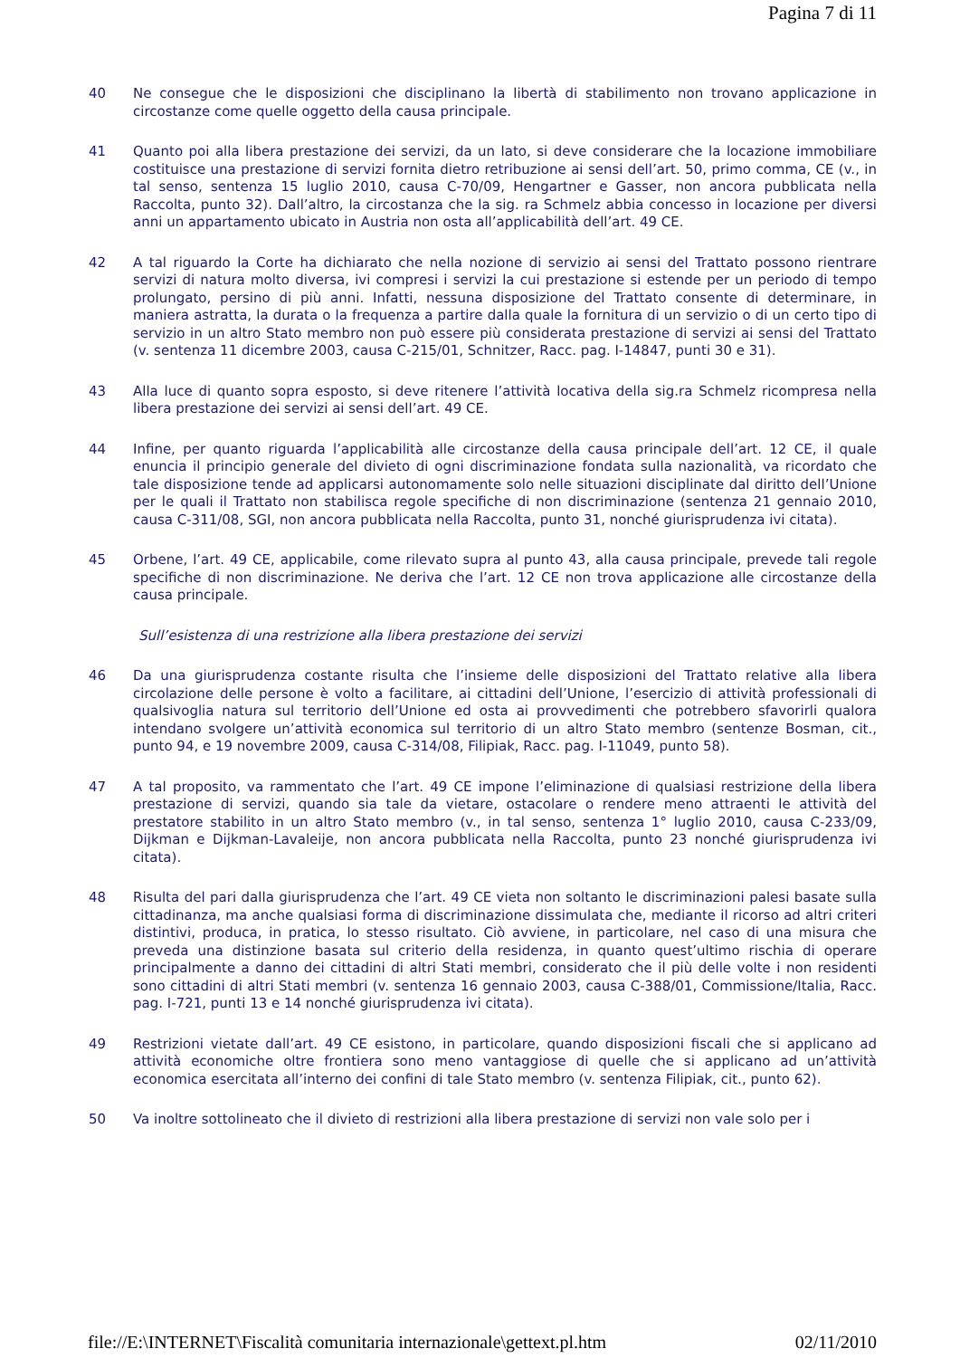Pagina 7 di 11
40 Ne consegue che le disposizioni che disciplinano la libertà di stabilimento non trovano applicazione in circostanze come quelle oggetto della causa principale.
41 Quanto poi alla libera prestazione dei servizi, da un lato, si deve considerare che la locazione immobiliare costituisce una prestazione di servizi fornita dietro retribuzione ai sensi dell’art. 50, primo comma, CE (v., in tal senso, sentenza 15 luglio 2010, causa C‑70/09, Hengartner e Gasser, non ancora pubblicata nella Raccolta, punto 32). Dall’altro, la circostanza che la sig. ra Schmelz abbia concesso in locazione per diversi anni un appartamento ubicato in Austria non osta all’applicabilità dell’art. 49 CE.
42 A tal riguardo la Corte ha dichiarato che nella nozione di servizio ai sensi del Trattato possono rientrare servizi di natura molto diversa, ivi compresi i servizi la cui prestazione si estende per un periodo di tempo prolungato, persino di più anni. Infatti, nessuna disposizione del Trattato consente di determinare, in maniera astratta, la durata o la frequenza a partire dalla quale la fornitura di un servizio o di un certo tipo di servizio in un altro Stato membro non può essere più considerata prestazione di servizi ai sensi del Trattato (v. sentenza 11 dicembre 2003, causa C‑215/01, Schnitzer, Racc. pag. I‑14847, punti 30 e 31).
43 Alla luce di quanto sopra esposto, si deve ritenere l’attività locativa della sig.ra Schmelz ricompresa nella libera prestazione dei servizi ai sensi dell’art. 49 CE.
44 Infine, per quanto riguarda l’applicabilità alle circostanze della causa principale dell’art. 12 CE, il quale enuncia il principio generale del divieto di ogni discriminazione fondata sulla nazionalità, va ricordato che tale disposizione tende ad applicarsi autonomamente solo nelle situazioni disciplinate dal diritto dell’Unione per le quali il Trattato non stabilisca regole specifiche di non discriminazione (sentenza 21 gennaio 2010, causa C‑311/08, SGI, non ancora pubblicata nella Raccolta, punto 31, nonché giurisprudenza ivi citata).
45 Orbene, l’art. 49 CE, applicabile, come rilevato supra al punto 43, alla causa principale, prevede tali regole specifiche di non discriminazione. Ne deriva che l’art. 12 CE non trova applicazione alle circostanze della causa principale.
Sull’esistenza di una restrizione alla libera prestazione dei servizi
46 Da una giurisprudenza costante risulta che l’insieme delle disposizioni del Trattato relative alla libera circolazione delle persone è volto a facilitare, ai cittadini dell’Unione, l’esercizio di attività professionali di qualsivoglia natura sul territorio dell’Unione ed osta ai provvedimenti che potrebbero sfavorirli qualora intendano svolgere un’attività economica sul territorio di un altro Stato membro (sentenze Bosman, cit., punto 94, e 19 novembre 2009, causa C‑314/08, Filipiak, Racc. pag. I‑11049, punto 58).
47 A tal proposito, va rammentato che l’art. 49 CE impone l’eliminazione di qualsiasi restrizione della libera prestazione di servizi, quando sia tale da vietare, ostacolare o rendere meno attraenti le attività del prestatore stabilito in un altro Stato membro (v., in tal senso, sentenza 1° luglio 2010, causa C‑233/09, Dijkman e Dijkman-Lavaleije, non ancora pubblicata nella Raccolta, punto 23 nonché giurisprudenza ivi citata).
48 Risulta del pari dalla giurisprudenza che l’art. 49 CE vieta non soltanto le discriminazioni palesi basate sulla cittadinanza, ma anche qualsiasi forma di discriminazione dissimulata che, mediante il ricorso ad altri criteri distintivi, produca, in pratica, lo stesso risultato. Ciò avviene, in particolare, nel caso di una misura che preveda una distinzione basata sul criterio della residenza, in quanto quest’ultimo rischia di operare principalmente a danno dei cittadini di altri Stati membri, considerato che il più delle volte i non residenti sono cittadini di altri Stati membri (v. sentenza 16 gennaio 2003, causa C‑388/01, Commissione/Italia, Racc. pag. I‑721, punti 13 e 14 nonché giurisprudenza ivi citata).
49 Restrizioni vietate dall’art. 49 CE esistono, in particolare, quando disposizioni fiscali che si applicano ad attività economiche oltre frontiera sono meno vantaggiose di quelle che si applicano ad un’attività economica esercitata all’interno dei confini di tale Stato membro (v. sentenza Filipiak, cit., punto 62).
50 Va inoltre sottolineato che il divieto di restrizioni alla libera prestazione di servizi non vale solo per i
file://E:\INTERNET\Fiscalità comunitaria internazionale\gettext.pl.htm 02/11/2010